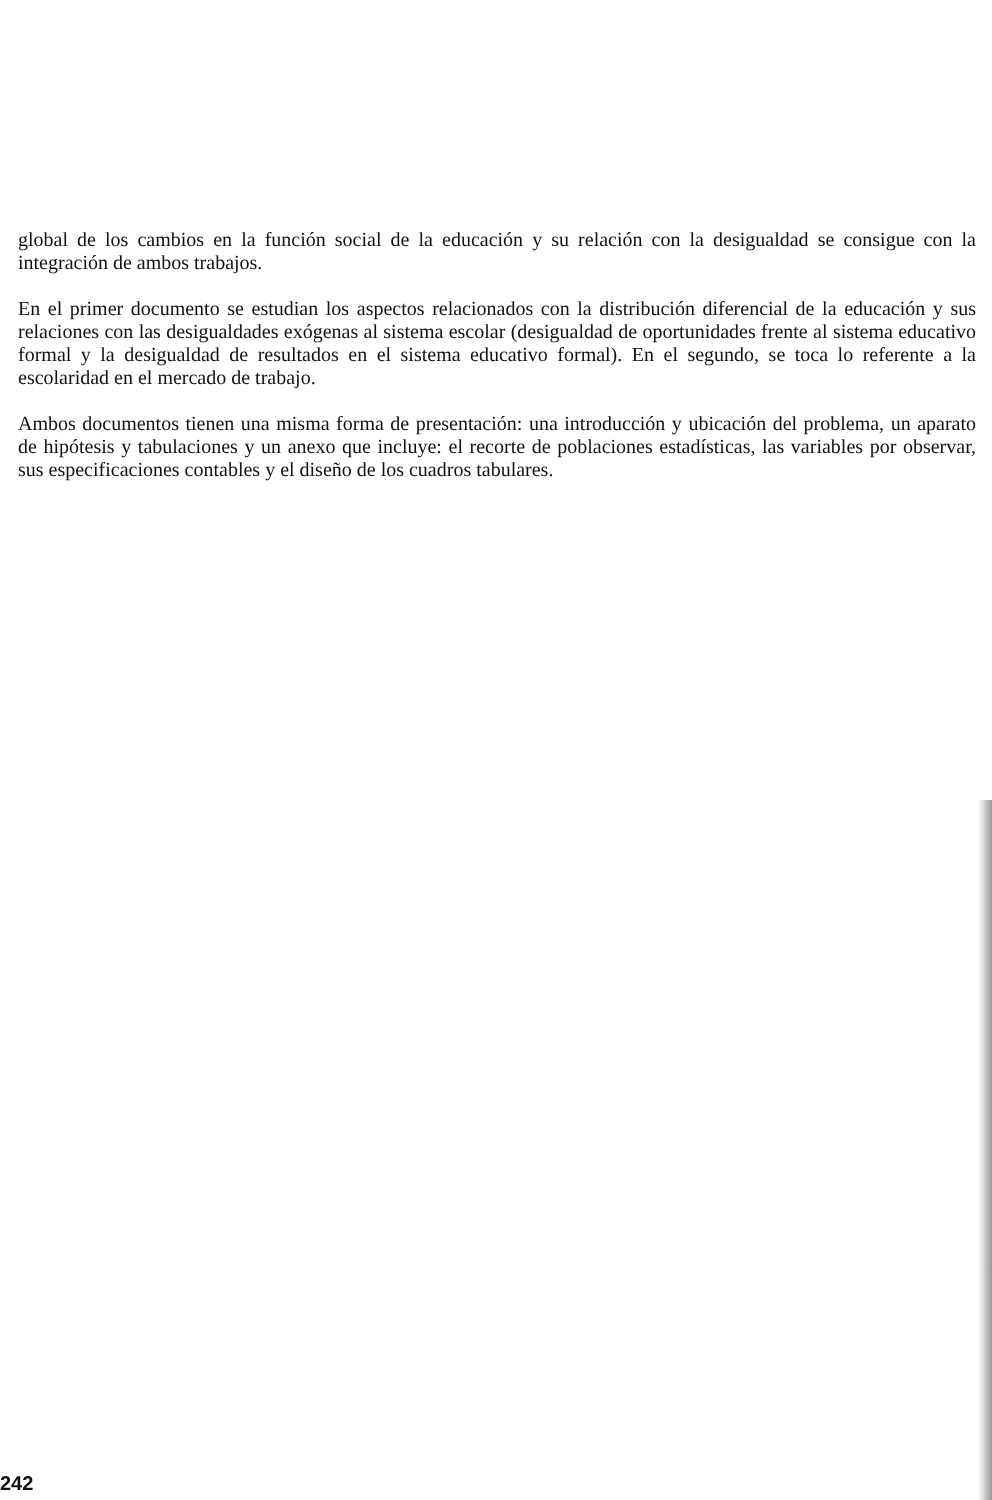global de los cambios en la función social de la educación y su relación con la desigualdad se consigue con la integración de ambos trabajos.
En el primer documento se estudian los aspectos relacionados con la distribución diferencial de la educación y sus relaciones con las desigualdades exógenas al sistema escolar (desigualdad de oportunidades frente al sistema educativo formal y la desigualdad de resultados en el sistema educativo formal). En el segundo, se toca lo referente a la escolaridad en el mercado de trabajo.
Ambos documentos tienen una misma forma de presentación: una introducción y ubicación del problema, un aparato de hipótesis y tabulaciones y un anexo que incluye: el recorte de poblaciones estadísticas, las variables por observar, sus especificaciones contables y el diseño de los cuadros tabulares.
242